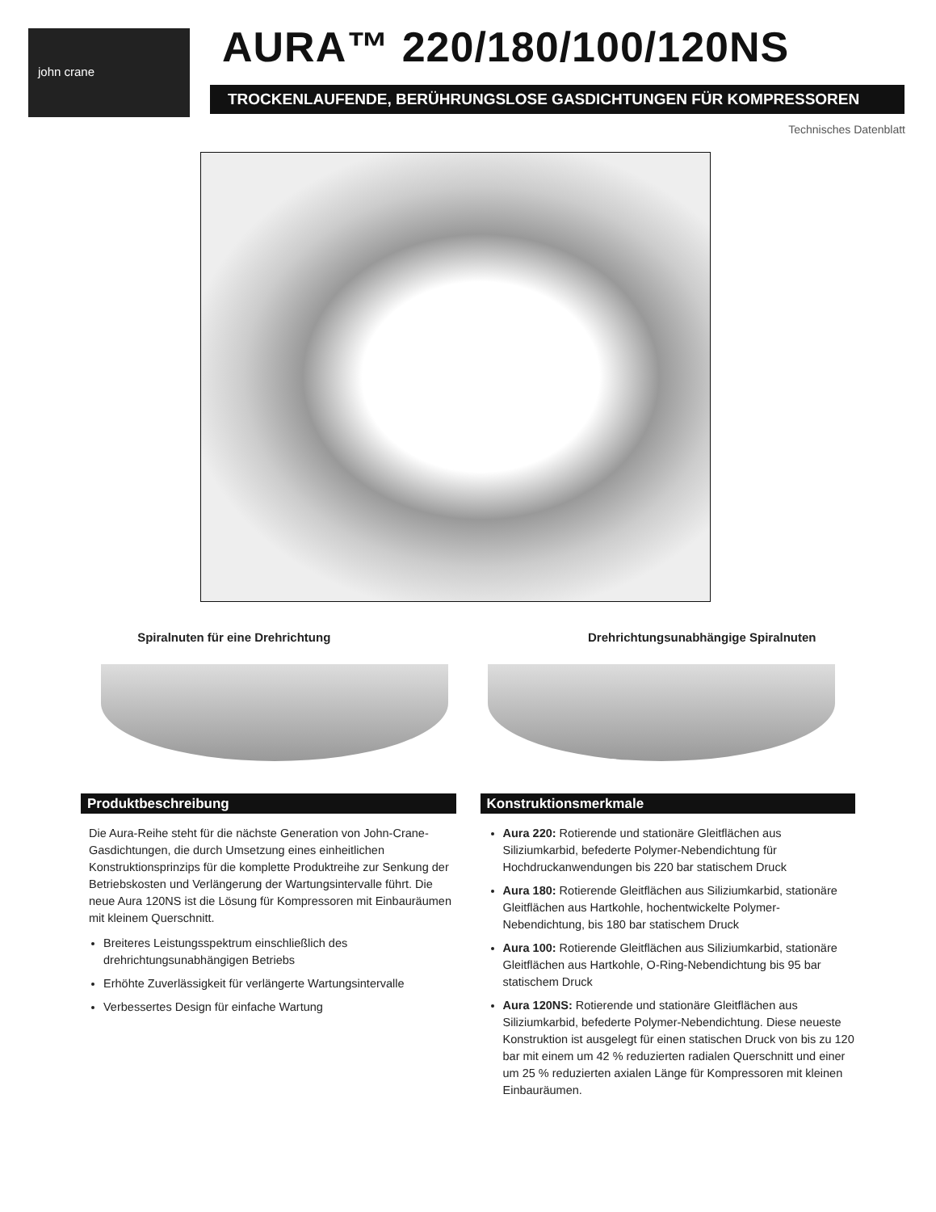john crane AURA™ 220/180/100/120NS
TROCKENLAUFENDE, BERÜHRUNGSLOSE GASDICHTUNGEN FÜR KOMPRESSOREN
Technisches Datenblatt
Spiralnuten für eine Drehrichtung
Drehrichtungsunabhängige Spiralnuten
Produktbeschreibung
Die Aura-Reihe steht für die nächste Generation von John-Crane-Gasdichtungen, die durch Umsetzung eines einheitlichen Konstruktionsprinzips für die komplette Produktreihe zur Senkung der Betriebskosten und Verlängerung der Wartungsintervalle führt. Die neue Aura 120NS ist die Lösung für Kompressoren mit Einbauräumen mit kleinem Querschnitt.
Breiteres Leistungsspektrum einschließlich des drehrichtungsunabhängigen Betriebs
Erhöhte Zuverlässigkeit für verlängerte Wartungsintervalle
Verbessertes Design für einfache Wartung
Konstruktionsmerkmale
Aura 220: Rotierende und stationäre Gleitflächen aus Siliziumkarbid, befederte Polymer-Nebendichtung für Hochdruckanwendungen bis 220 bar statischem Druck
Aura 180: Rotierende Gleitflächen aus Siliziumkarbid, stationäre Gleitflächen aus Hartkohle, hochentwickelte Polymer-Nebendichtung, bis 180 bar statischem Druck
Aura 100: Rotierende Gleitflächen aus Siliziumkarbid, stationäre Gleitflächen aus Hartkohle, O-Ring-Nebendichtung bis 95 bar statischem Druck
Aura 120NS: Rotierende und stationäre Gleitflächen aus Siliziumkarbid, befederte Polymer-Nebendichtung. Diese neueste Konstruktion ist ausgelegt für einen statischen Druck von bis zu 120 bar mit einem um 42 % reduzierten radialen Querschnitt und einer um 25 % reduzierten axialen Länge für Kompressoren mit kleinen Einbauräumen.